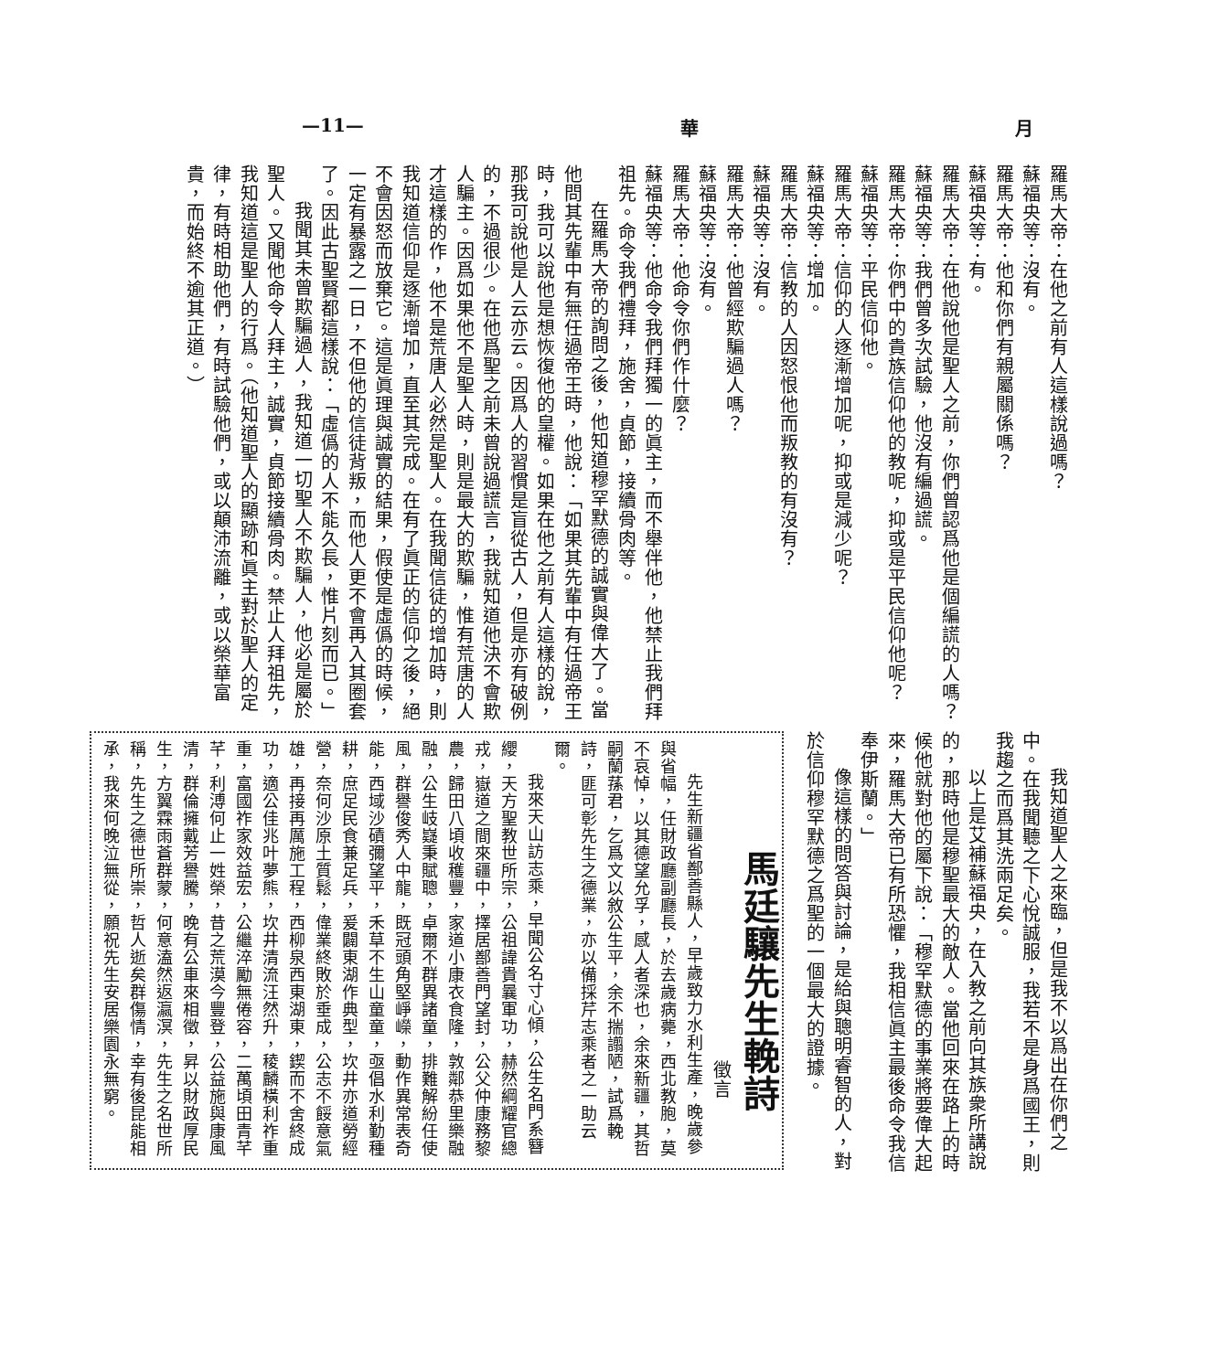月 華 —11—
羅馬大帝：在他之前有人這樣說過嗎？
蘇福央等：沒有。
羅馬大帝：他和你們有親屬關係嗎？
蘇福央等：有。
羅馬大帝：在他說他是聖人之前，你們曾認爲他是個編謊的人嗎？
蘇福央等：我們曾多次試驗，他沒有編過謊。
羅馬大帝：你們中的貴族信仰他的教呢，抑或是平民信仰他呢？
蘇福央等：平民信仰他。
羅馬大帝：信仰的人逐漸增加呢，抑或是減少呢？
蘇福央等：增加。
羅馬大帝：信教的人因怒恨他而叛教的有沒有？
蘇福央等：沒有。
羅馬大帝：他曾經欺騙過人嗎？
蘇福央等：沒有。
羅馬大帝：他命令你們作什麼？
蘇福央等：他命令我們拜獨一的眞主，而不舉伴他，他禁止我們拜祖先。命令我們禮拜，施舍，貞節，接續骨肉等。
在羅馬大帝的詢問之後，他知道穆罕默德的誠實與偉大了。當他問其先輩中有無任過帝王時，他說：「如果其先輩中有任過帝王時，我可以說他是想恢復他的皇權。如果在他之前有人這樣的說，那我可說他是人云亦云。因爲人的習慣是盲從古人，但是亦有破例的，不過很少。在他爲聖之前未曾說過謊言，我就知道他決不會欺人騙主。因爲如果他不是聖人時，則是最大的欺騙，惟有荒唐的人才這樣的作，他不是荒唐人必然是聖人。在我聞信徒的增加時，則我知道信仰是逐漸增加，直至其完成。在有了眞正的信仰之後，絕不會因怒而放棄它。這是眞理與誠實的結果，假使是虛僞的時候，一定有暴露之一日，不但他的信徒背叛，而他人更不會再入其圈套了。因此古聖賢都這樣說：「虛僞的人不能久長，惟片刻而已。」
我聞其未曾欺騙過人，我知道一切聖人不欺騙人，他必是屬於聖人。又聞他命令人拜主，誠實，貞節接續骨肉。禁止人拜祖先，我知道這是聖人的行爲。（他知道聖人的顯跡和眞主對於聖人的定律，有時相助他們，有時試驗他們，或以顛沛流離，或以榮華富貴，而始終不逾其正道。）
我知道聖人之來臨，但是我不以爲出在你們之中。在我聞聽之下心悅誠服，我若不是身爲國王，則我趨之而爲其洗兩足矣。
以上是艾補蘇福央，在入教之前向其族衆所講說的，那時他是穆聖最大的敵人。當他回來在路上的時候他就對他的屬下說：「穆罕默德的事業將要偉大起來，羅馬大帝已有所恐懼，我相信眞主最後命令我信奉伊斯蘭。」
像這樣的問答與討論，是給與聰明睿智的人，對於信仰穆罕默德之爲聖的一個最大的證據。
馬廷驤先生輓詩
徵言
先生新疆省鄯善縣人，早歲致力水利生產，晚歲參與省幅，任財政廳副廳長，於去歲病薨，西北教胞，莫不哀悼，以其德望允孚，感人者深也，余來新疆，其哲嗣蘭蓀君，乞爲文以敘公生平，余不揣譾陋，試爲輓詩，匪可彰先生之德業，亦以備採芹志乘者之一助云爾。
我來天山訪志乘，早聞公名寸心傾，公生名門系簪纓，天方聖教世所宗，公祖諱貴曩軍功，赫然綱耀官總戎，嶽道之間來疆中，擇居鄯善門望封，公父仲康務黎農，歸田八頃收穫豐，家道小康衣食隆，敦鄰恭里樂融融，公生岐嶷秉賦聰，卓爾不群異諸童，排難解紛任使風，群譽俊秀人中龍，既冠頭角堅崢嶸，動作異常表奇能，西域沙磧彌望平，禾草不生山童童，亟倡水利勤種耕，庶足民食兼足兵，爰闢東湖作典型，坎井亦道勞經營，奈何沙原土質鬆，偉業終敗於垂成，公志不餒意氣雄，再接再厲施工程，西柳泉西東湖東，鍥而不舍終成功，適公佳兆叶夢熊，坎井清流汪然升，稜麟橫利祚重重，富國祚家效益宏，公繼淬勵無倦容，二萬頃田青芊芊，利溥何止一姓榮，昔之荒漠今豐登，公益施與康風清，群倫擁戴芳譽騰，晚有公車來相徵，昇以財政厚民生，方翼霖雨蒼群蒙，何意溘然返瀛溟，先生之名世所稱，先生之德世所崇，哲人逝矣群傷情，幸有後昆能相承，我來何晚泣無從，願祝先生安居樂園永無窮。